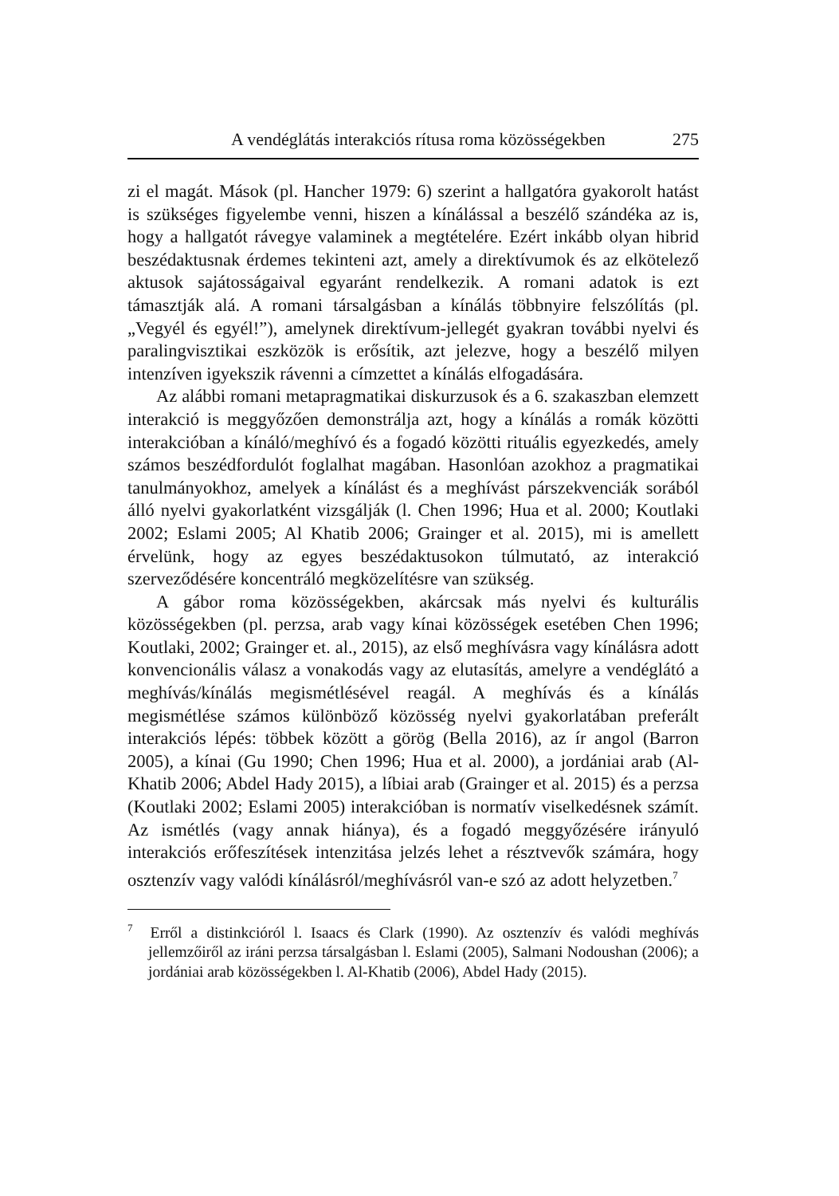A vendéglátás interakciós rítusa roma közösségekben 275
zi el magát. Mások (pl. Hancher 1979: 6) szerint a hallgatóra gyakorolt hatást is szükséges figyelembe venni, hiszen a kínálással a beszélő szándéka az is, hogy a hallgatót rávegye valaminek a megtételére. Ezért inkább olyan hibrid beszédaktusnak érdemes tekinteni azt, amely a direktívumok és az elkötelező aktusok sajátosságaival egyaránt rendelkezik. A romani adatok is ezt támasztják alá. A romani társalgásban a kínálás többnyire felszólítás (pl. „Vegyél és egyél!”), amelynek direktívum-jellegét gyakran további nyelvi és paralingvisztikai eszközök is erősítik, azt jelezve, hogy a beszélő milyen intenzíven igyekszik rávenni a címzettet a kínálás elfogadására.
Az alábbi romani metapragmatikai diskurzusok és a 6. szakaszban elemzett interakció is meggyőzően demonstrálja azt, hogy a kínálás a romák közötti interakcióban a kínáló/meghívó és a fogadó közötti rituális egyezkedés, amely számos beszédfordulót foglalhat magában. Hasonlóan azokhoz a pragmatikai tanulmányokhoz, amelyek a kínálást és a meghívást párszekvenciák sorából álló nyelvi gyakorlatként vizsgálják (l. Chen 1996; Hua et al. 2000; Koutlaki 2002; Eslami 2005; Al Khatib 2006; Grainger et al. 2015), mi is amellett érvelünk, hogy az egyes beszédaktusokon túlmutató, az interakció szerveződésére koncentráló megközelítésre van szükség.
A gábor roma közösségekben, akárcsak más nyelvi és kulturális közösségekben (pl. perzsa, arab vagy kínai közösségek esetében Chen 1996; Koutlaki, 2002; Grainger et. al., 2015), az első meghívásra vagy kínálásra adott konvencionális válasz a vonakodás vagy az elutasítás, amelyre a vendéglátó a meghívás/kínálás megismétlésével reagál. A meghívás és a kínálás megismétlése számos különböző közösség nyelvi gyakorlatában preferált interakciós lépés: többek között a görög (Bella 2016), az ír angol (Barron 2005), a kínai (Gu 1990; Chen 1996; Hua et al. 2000), a jordániai arab (Al-Khatib 2006; Abdel Hady 2015), a líbiai arab (Grainger et al. 2015) és a perzsa (Koutlaki 2002; Eslami 2005) interakcióban is normatív viselkedésnek számít. Az ismétlés (vagy annak hiánya), és a fogadó meggyőzésére irányuló interakciós erőfeszítések intenzitása jelzés lehet a résztvevők számára, hogy osztenzív vagy valódi kínálásról/meghívásról van-e szó az adott helyzetben.<sup>7</sup>
<sup>7</sup> Erről a distinkcióról l. Isaacs és Clark (1990). Az osztenzív és valódi meghívás jellemzőiről az iráni perzsa társalgásban l. Eslami (2005), Salmani Nodoushan (2006); a jordániai arab közösségekben l. Al-Khatib (2006), Abdel Hady (2015).